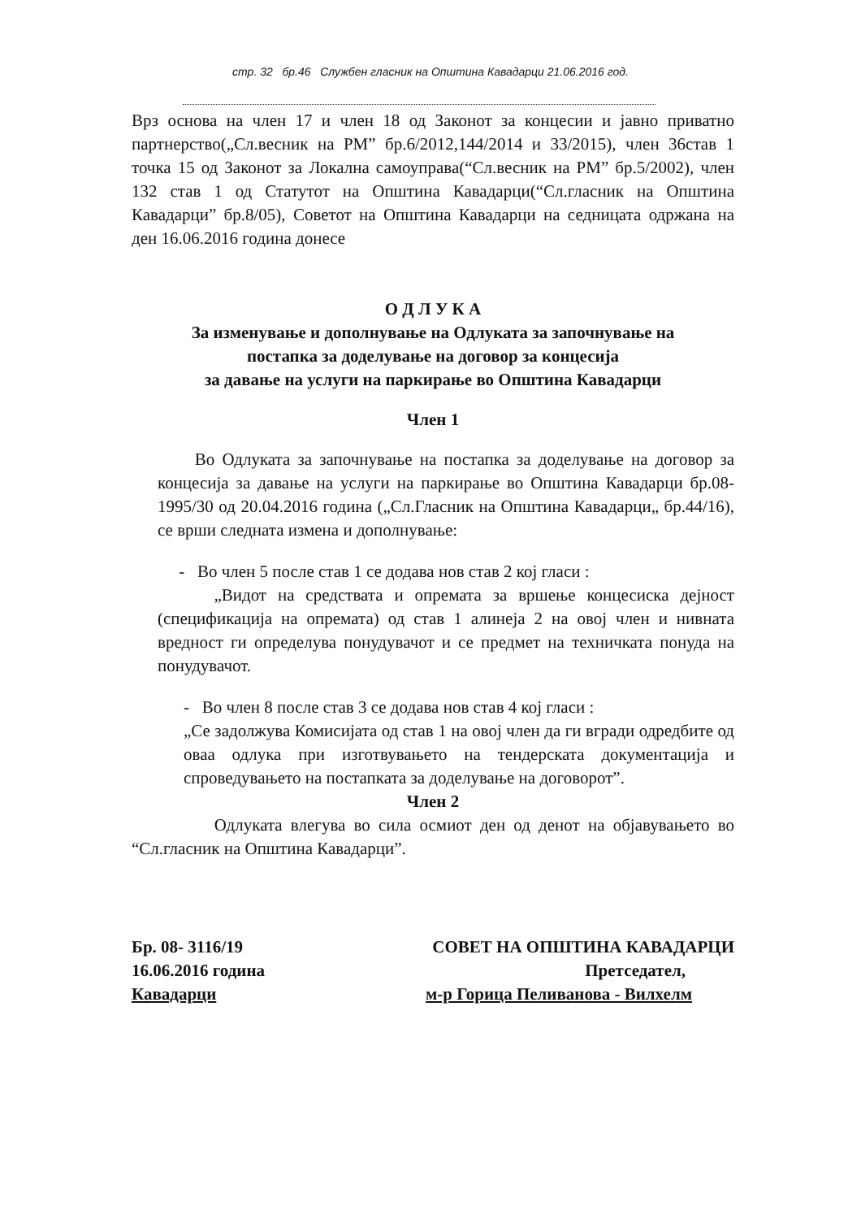стр. 32 бр.46 Службен гласник на Општина Кавадарци 21.06.2016 год.
Врз основа на член 17 и член 18 од Законот за концесии и јавно приватно партнерство(„Сл.весник на РМ” бр.6/2012,144/2014 и 33/2015), член 36став 1 точка 15 од Законот за Локална самоуправа(“Сл.весник на РМ” бр.5/2002), член 132 став 1 од Статутот на Општина Кавадарци(“Сл.гласник на Општина Кавадарци” бр.8/05), Советот на Општина Кавадарци на седницата одржана на ден 16.06.2016 година донесе
О Д Л У К А
За изменување и дополнување на Одлуката за започнување на
постапка за доделување на договор за концесија
за давање на услуги на паркирање во Општина Кавадарци
Член 1
Во Одлуката за започнување на постапка за доделување на договор за концесија за давање на услуги на паркирање во Општина Кавадарци бр.08-1995/30 од 20.04.2016 година („Сл.Гласник на Општина Кавадарци„ бр.44/16), се врши следната измена и дополнување:
- Во член 5 после став 1 се додава нов став 2 кој гласи :
„Видот на средствата и опремата за вршење концесиска дејност (спецификација на опремата) од став 1 алинеја 2 на овој член и нивната вредност ги определува понудувачот и се предмет на техничката понуда на понудувачот.
- Во член 8 после став 3 се додава нов став 4 кој гласи :
„Се задолжува Комисијата од став 1 на овој член да ги вгради одредбите од оваа одлука при изготвувањето на тендерската документација и спроведувањето на постапката за доделување на договорот”.
Член 2
Одлуката влегува во сила осмиот ден од денот на објавувањето во “Сл.гласник на Општина Кавадарци”.
Бр. 08- 3116/19 СОВЕТ НА ОПШТИНА КАВАДАРЦИ
16.06.2016 година Претседател,
Кавадарци м-р Горица Пеливанова - Вилхелм